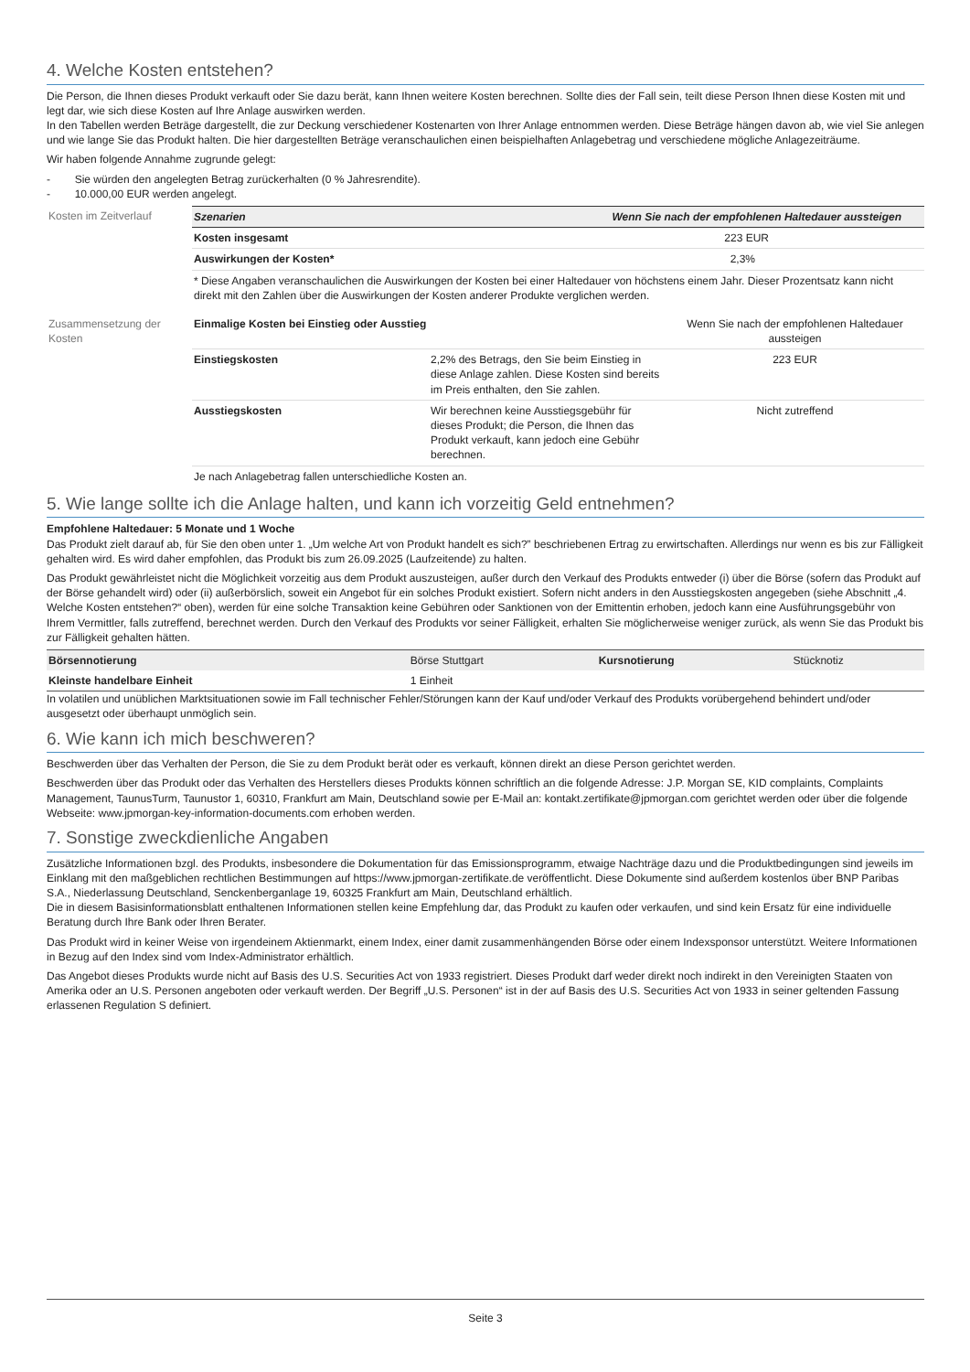4. Welche Kosten entstehen?
Die Person, die Ihnen dieses Produkt verkauft oder Sie dazu berät, kann Ihnen weitere Kosten berechnen. Sollte dies der Fall sein, teilt diese Person Ihnen diese Kosten mit und legt dar, wie sich diese Kosten auf Ihre Anlage auswirken werden.
In den Tabellen werden Beträge dargestellt, die zur Deckung verschiedener Kostenarten von Ihrer Anlage entnommen werden. Diese Beträge hängen davon ab, wie viel Sie anlegen und wie lange Sie das Produkt halten. Die hier dargestellten Beträge veranschaulichen einen beispielhaften Anlagebetrag und verschiedene mögliche Anlagezeiträume.
Wir haben folgende Annahme zugrunde gelegt:
- Sie würden den angelegten Betrag zurückerhalten (0 % Jahresrendite).
- 10.000,00 EUR werden angelegt.
| Kosten im Zeitverlauf | Szenarien | Wenn Sie nach der empfohlenen Haltedauer aussteigen | |
| | Kosten insgesamt | 223 EUR | |
| | Auswirkungen der Kosten* | 2,3% | |
| | * Diese Angaben veranschaulichen die Auswirkungen der Kosten bei einer Haltedauer von höchstens einem Jahr. Dieser Prozentsatz kann nicht direkt mit den Zahlen über die Auswirkungen der Kosten anderer Produkte verglichen werden. | | |
| Zusammensetzung der Kosten | Einmalige Kosten bei Einstieg oder Ausstieg | | Wenn Sie nach der empfohlenen Haltedauer aussteigen |
| | Einstiegskosten | 2,2% des Betrags, den Sie beim Einstieg in diese Anlage zahlen. Diese Kosten sind bereits im Preis enthalten, den Sie zahlen. | 223 EUR |
| | Ausstiegskosten | Wir berechnen keine Ausstiegsgebühr für dieses Produkt; die Person, die Ihnen das Produkt verkauft, kann jedoch eine Gebühr berechnen. | Nicht zutreffend |
| | Je nach Anlagebetrag fallen unterschiedliche Kosten an. | | |
5. Wie lange sollte ich die Anlage halten, und kann ich vorzeitig Geld entnehmen?
Empfohlene Haltedauer: 5 Monate und 1 Woche
Das Produkt zielt darauf ab, für Sie den oben unter 1. „Um welche Art von Produkt handelt es sich?” beschriebenen Ertrag zu erwirtschaften. Allerdings nur wenn es bis zur Fälligkeit gehalten wird. Es wird daher empfohlen, das Produkt bis zum 26.09.2025 (Laufzeitende) zu halten.
Das Produkt gewährleistet nicht die Möglichkeit vorzeitig aus dem Produkt auszusteigen, außer durch den Verkauf des Produkts entweder (i) über die Börse (sofern das Produkt auf der Börse gehandelt wird) oder (ii) außerbörslich, soweit ein Angebot für ein solches Produkt existiert. Sofern nicht anders in den Ausstiegskosten angegeben (siehe Abschnitt „4. Welche Kosten entstehen?“ oben), werden für eine solche Transaktion keine Gebühren oder Sanktionen von der Emittentin erhoben, jedoch kann eine Ausführungsgebühr von Ihrem Vermittler, falls zutreffend, berechnet werden. Durch den Verkauf des Produkts vor seiner Fälligkeit, erhalten Sie möglicherweise weniger zurück, als wenn Sie das Produkt bis zur Fälligkeit gehalten hätten.
| Börsennotierung | Börse Stuttgart | Kursnotierung | Stücknotiz |
| Kleinste handelbare Einheit | 1 Einheit | | |
In volatilen und unüblichen Marktsituationen sowie im Fall technischer Fehler/Störungen kann der Kauf und/oder Verkauf des Produkts vorübergehend behindert und/oder ausgesetzt oder überhaupt unmöglich sein.
6. Wie kann ich mich beschweren?
Beschwerden über das Verhalten der Person, die Sie zu dem Produkt berät oder es verkauft, können direkt an diese Person gerichtet werden.
Beschwerden über das Produkt oder das Verhalten des Herstellers dieses Produkts können schriftlich an die folgende Adresse: J.P. Morgan SE, KID complaints, Complaints Management, TaunusTurm, Taunustor 1, 60310, Frankfurt am Main, Deutschland sowie per E-Mail an: kontakt.zertifikate@jpmorgan.com gerichtet werden oder über die folgende Webseite: www.jpmorgan-key-information-documents.com erhoben werden.
7. Sonstige zweckdienliche Angaben
Zusätzliche Informationen bzgl. des Produkts, insbesondere die Dokumentation für das Emissionsprogramm, etwaige Nachträge dazu und die Produktbedingungen sind jeweils im Einklang mit den maßgeblichen rechtlichen Bestimmungen auf https://www.jpmorgan-zertifikate.de veröffentlicht. Diese Dokumente sind außerdem kostenlos über BNP Paribas S.A., Niederlassung Deutschland, Senckenberganlage 19, 60325 Frankfurt am Main, Deutschland erhältlich.
Die in diesem Basisinformationsblatt enthaltenen Informationen stellen keine Empfehlung dar, das Produkt zu kaufen oder verkaufen, und sind kein Ersatz für eine individuelle Beratung durch Ihre Bank oder Ihren Berater.
Das Produkt wird in keiner Weise von irgendeinem Aktienmarkt, einem Index, einer damit zusammenhängenden Börse oder einem Indexsponsor unterstützt. Weitere Informationen in Bezug auf den Index sind vom Index-Administrator erhältlich.
Das Angebot dieses Produkts wurde nicht auf Basis des U.S. Securities Act von 1933 registriert. Dieses Produkt darf weder direkt noch indirekt in den Vereinigten Staaten von Amerika oder an U.S. Personen angeboten oder verkauft werden. Der Begriff „U.S. Personen“ ist in der auf Basis des U.S. Securities Act von 1933 in seiner geltenden Fassung erlassenen Regulation S definiert.
Seite 3